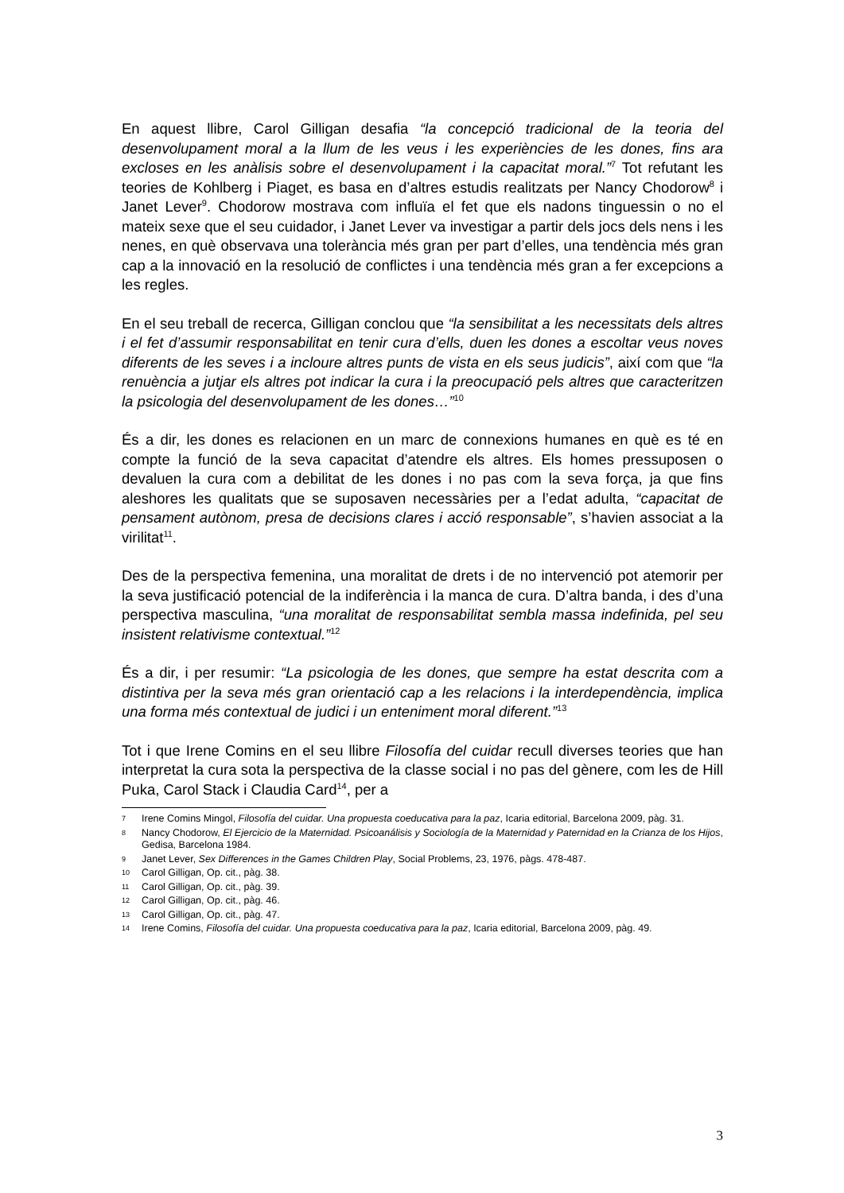En aquest llibre, Carol Gilligan desafia “la concepció tradicional de la teoria del desenvolupament moral a la llum de les veus i les experiències de les dones, fins ara excloses en les anàlisis sobre el desenvolupament i la capacitat moral.”<sup>7</sup> Tot refutant les teories de Kohlberg i Piaget, es basa en d’altres estudis realitzats per Nancy Chodorow<sup>8</sup> i Janet Lever<sup>9</sup>. Chodorow mostrava com influïa el fet que els nadons tinguessin o no el mateix sexe que el seu cuidador, i Janet Lever va investigar a partir dels jocs dels nens i les nenes, en què observava una tolerància més gran per part d’elles, una tendència més gran cap a la innovació en la resolució de conflictes i una tendència més gran a fer excepcions a les regles.
En el seu treball de recerca, Gilligan conclou que “la sensibilitat a les necessitats dels altres i el fet d’assumir responsabilitat en tenir cura d’ells, duen les dones a escoltar veus noves diferents de les seves i a incloure altres punts de vista en els seus judicis”, així com que “la renuència a jutjar els altres pot indicar la cura i la preocupació pels altres que caracteritzen la psicologia del desenvolupament de les dones…”<sup>10</sup>
És a dir, les dones es relacionen en un marc de connexions humanes en què es té en compte la funció de la seva capacitat d’atendre els altres. Els homes pressuposen o devaluen la cura com a debilitat de les dones i no pas com la seva força, ja que fins aleshores les qualitats que se suposaven necessàries per a l’edat adulta, “capacitat de pensament autònom, presa de decisions clares i acció responsable”, s’havien associat a la virilitat<sup>11</sup>.
Des de la perspectiva femenina, una moralitat de drets i de no intervenció pot atemorir per la seva justificació potencial de la indiferència i la manca de cura. D’altra banda, i des d’una perspectiva masculina, “una moralitat de responsabilitat sembla massa indefinida, pel seu insistent relativisme contextual.”<sup>12</sup>
És a dir, i per resumir: “La psicologia de les dones, que sempre ha estat descrita com a distintiva per la seva més gran orientació cap a les relacions i la interdependència, implica una forma més contextual de judici i un enteniment moral diferent.”<sup>13</sup>
Tot i que Irene Comins en el seu llibre Filosofía del cuidar recull diverses teories que han interpretat la cura sota la perspectiva de la classe social i no pas del gènere, com les de Hill Puka, Carol Stack i Claudia Card<sup>14</sup>, per a
7 Irene Comins Mingol, Filosofía del cuidar. Una propuesta coeducativa para la paz, Icaria editorial, Barcelona 2009, pàg. 31.
8 Nancy Chodorow, El Ejercicio de la Maternidad. Psicoanálisis y Sociología de la Maternidad y Paternidad en la Crianza de los Hijos, Gedisa, Barcelona 1984.
9 Janet Lever, Sex Differences in the Games Children Play, Social Problems, 23, 1976, pàgs. 478-487.
10 Carol Gilligan, Op. cit., pàg. 38.
11 Carol Gilligan, Op. cit., pàg. 39.
12 Carol Gilligan, Op. cit., pàg. 46.
13 Carol Gilligan, Op. cit., pàg. 47.
14 Irene Comins, Filosofía del cuidar. Una propuesta coeducativa para la paz, Icaria editorial, Barcelona 2009, pàg. 49.
3